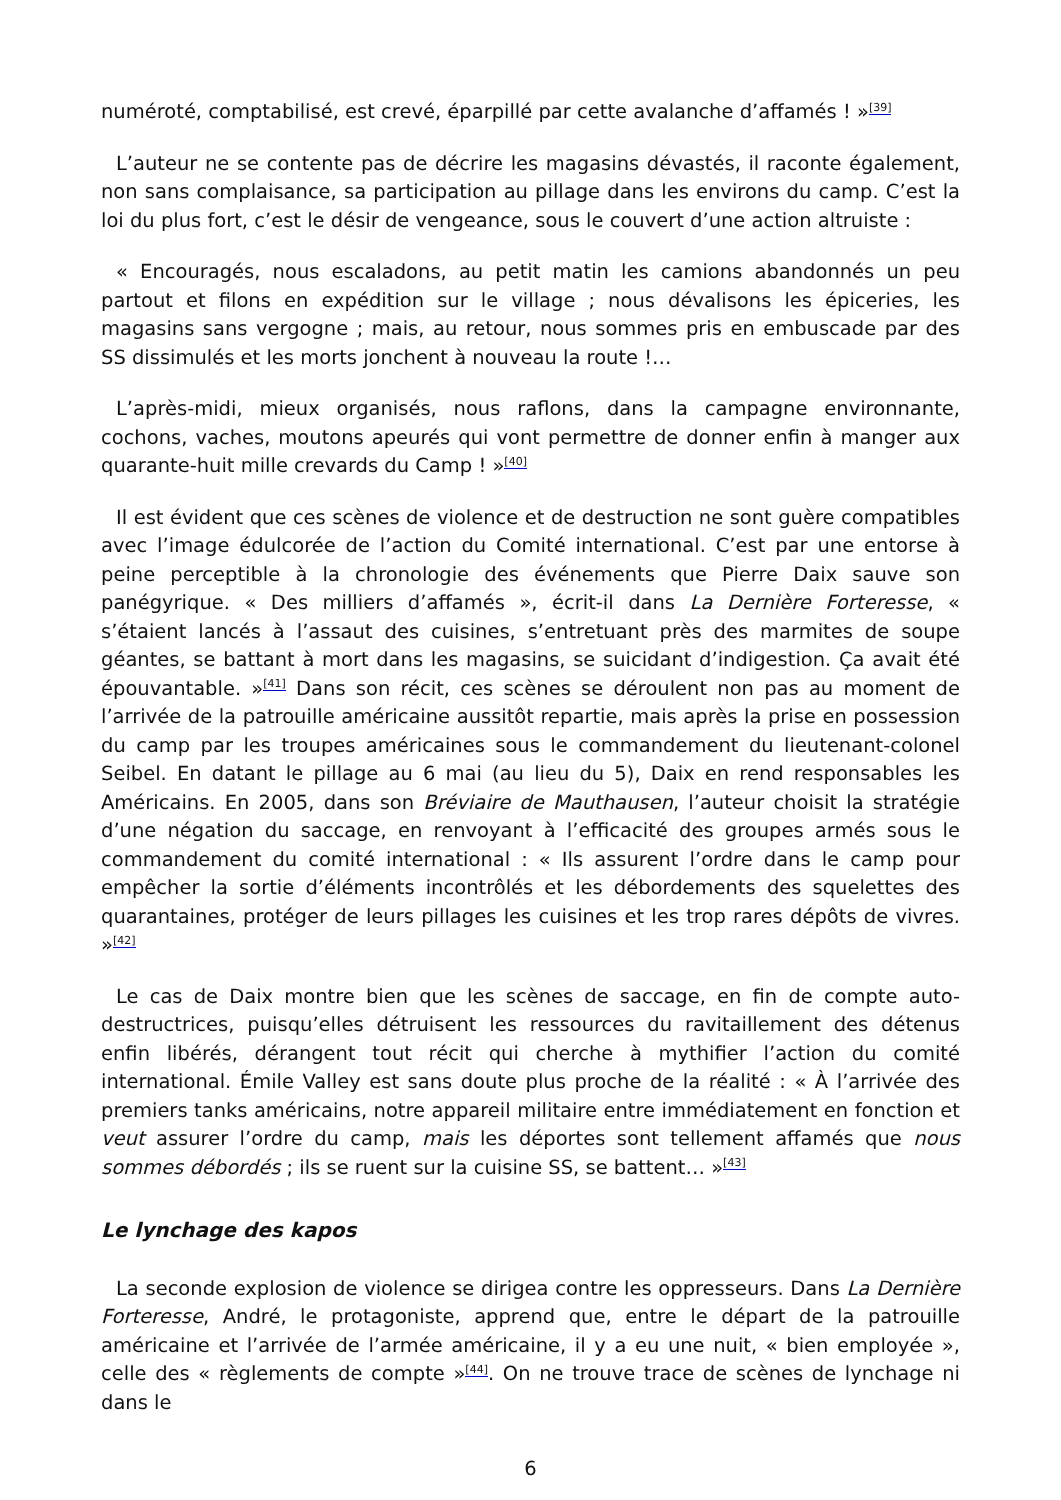numéroté, comptabilisé, est crevé, éparpillé par cette avalanche d’affamés ! »<sup>[39]</sup>
L’auteur ne se contente pas de décrire les magasins dévastés, il raconte également, non sans complaisance, sa participation au pillage dans les environs du camp. C’est la loi du plus fort, c’est le désir de vengeance, sous le couvert d’une action altruiste :
« Encouragés, nous escaladons, au petit matin les camions abandonnés un peu partout et filons en expédition sur le village ; nous dévalisons les épiceries, les magasins sans vergogne ; mais, au retour, nous sommes pris en embuscade par des SS dissimulés et les morts jonchent à nouveau la route !…
L’après-midi, mieux organisés, nous raflons, dans la campagne environnante, cochons, vaches, moutons apeurés qui vont permettre de donner enfin à manger aux quarante-huit mille crevards du Camp ! »<sup>[40]</sup>
Il est évident que ces scènes de violence et de destruction ne sont guère compatibles avec l’image édulcorée de l’action du Comité international. C’est par une entorse à peine perceptible à la chronologie des événements que Pierre Daix sauve son panégyrique. « Des milliers d’affamés », écrit-il dans La Dernière Forteresse, « s’étaient lancés à l’assaut des cuisines, s’entretuant près des marmites de soupe géantes, se battant à mort dans les magasins, se suicidant d’indigestion. Ça avait été épouvantable. »<sup>[41]</sup> Dans son récit, ces scènes se déroulent non pas au moment de l’arrivée de la patrouille américaine aussitôt repartie, mais après la prise en possession du camp par les troupes américaines sous le commandement du lieutenant-colonel Seibel. En datant le pillage au 6 mai (au lieu du 5), Daix en rend responsables les Américains. En 2005, dans son Bréviaire de Mauthausen, l’auteur choisit la stratégie d’une négation du saccage, en renvoyant à l’efficacité des groupes armés sous le commandement du comité international : « Ils assurent l’ordre dans le camp pour empêcher la sortie d’éléments incontrôlés et les débordements des squelettes des quarantaines, protéger de leurs pillages les cuisines et les trop rares dépôts de vivres. »<sup>[42]</sup>
Le cas de Daix montre bien que les scènes de saccage, en fin de compte auto-destructrices, puisqu’elles détruisent les ressources du ravitaillement des détenus enfin libérés, dérangent tout récit qui cherche à mythifier l’action du comité international. Émile Valley est sans doute plus proche de la réalité : « À l’arrivée des premiers tanks américains, notre appareil militaire entre immédiatement en fonction et veut assurer l’ordre du camp, mais les déportes sont tellement affamés que nous sommes débordés ; ils se ruent sur la cuisine SS, se battent… »<sup>[43]</sup>
Le lynchage des kapos
La seconde explosion de violence se dirigea contre les oppresseurs. Dans La Dernière Forteresse, André, le protagoniste, apprend que, entre le départ de la patrouille américaine et l’arrivée de l’armée américaine, il y a eu une nuit, « bien employée », celle des « règlements de compte »<sup>[44]</sup>. On ne trouve trace de scènes de lynchage ni dans le
6